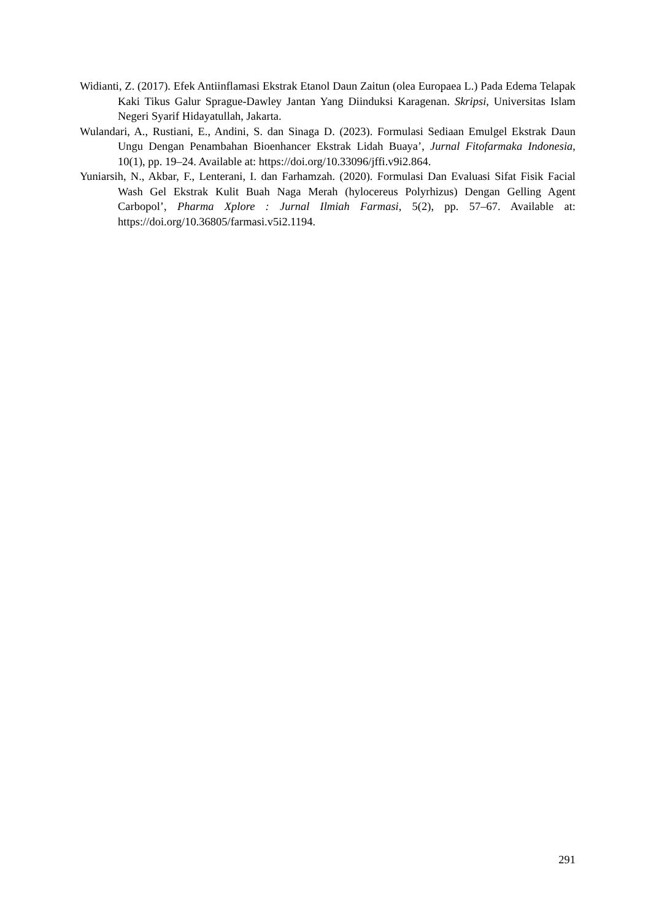Widianti, Z. (2017). Efek Antiinflamasi Ekstrak Etanol Daun Zaitun (olea Europaea L.) Pada Edema Telapak Kaki Tikus Galur Sprague-Dawley Jantan Yang Diinduksi Karagenan. Skripsi, Universitas Islam Negeri Syarif Hidayatullah, Jakarta.
Wulandari, A., Rustiani, E., Andini, S. dan Sinaga D. (2023). Formulasi Sediaan Emulgel Ekstrak Daun Ungu Dengan Penambahan Bioenhancer Ekstrak Lidah Buaya’, Jurnal Fitofarmaka Indonesia, 10(1), pp. 19–24. Available at: https://doi.org/10.33096/jffi.v9i2.864.
Yuniarsih, N., Akbar, F., Lenterani, I. dan Farhamzah. (2020). Formulasi Dan Evaluasi Sifat Fisik Facial Wash Gel Ekstrak Kulit Buah Naga Merah (hylocereus Polyrhizus) Dengan Gelling Agent Carbopol’, Pharma Xplore : Jurnal Ilmiah Farmasi, 5(2), pp. 57–67. Available at: https://doi.org/10.36805/farmasi.v5i2.1194.
291